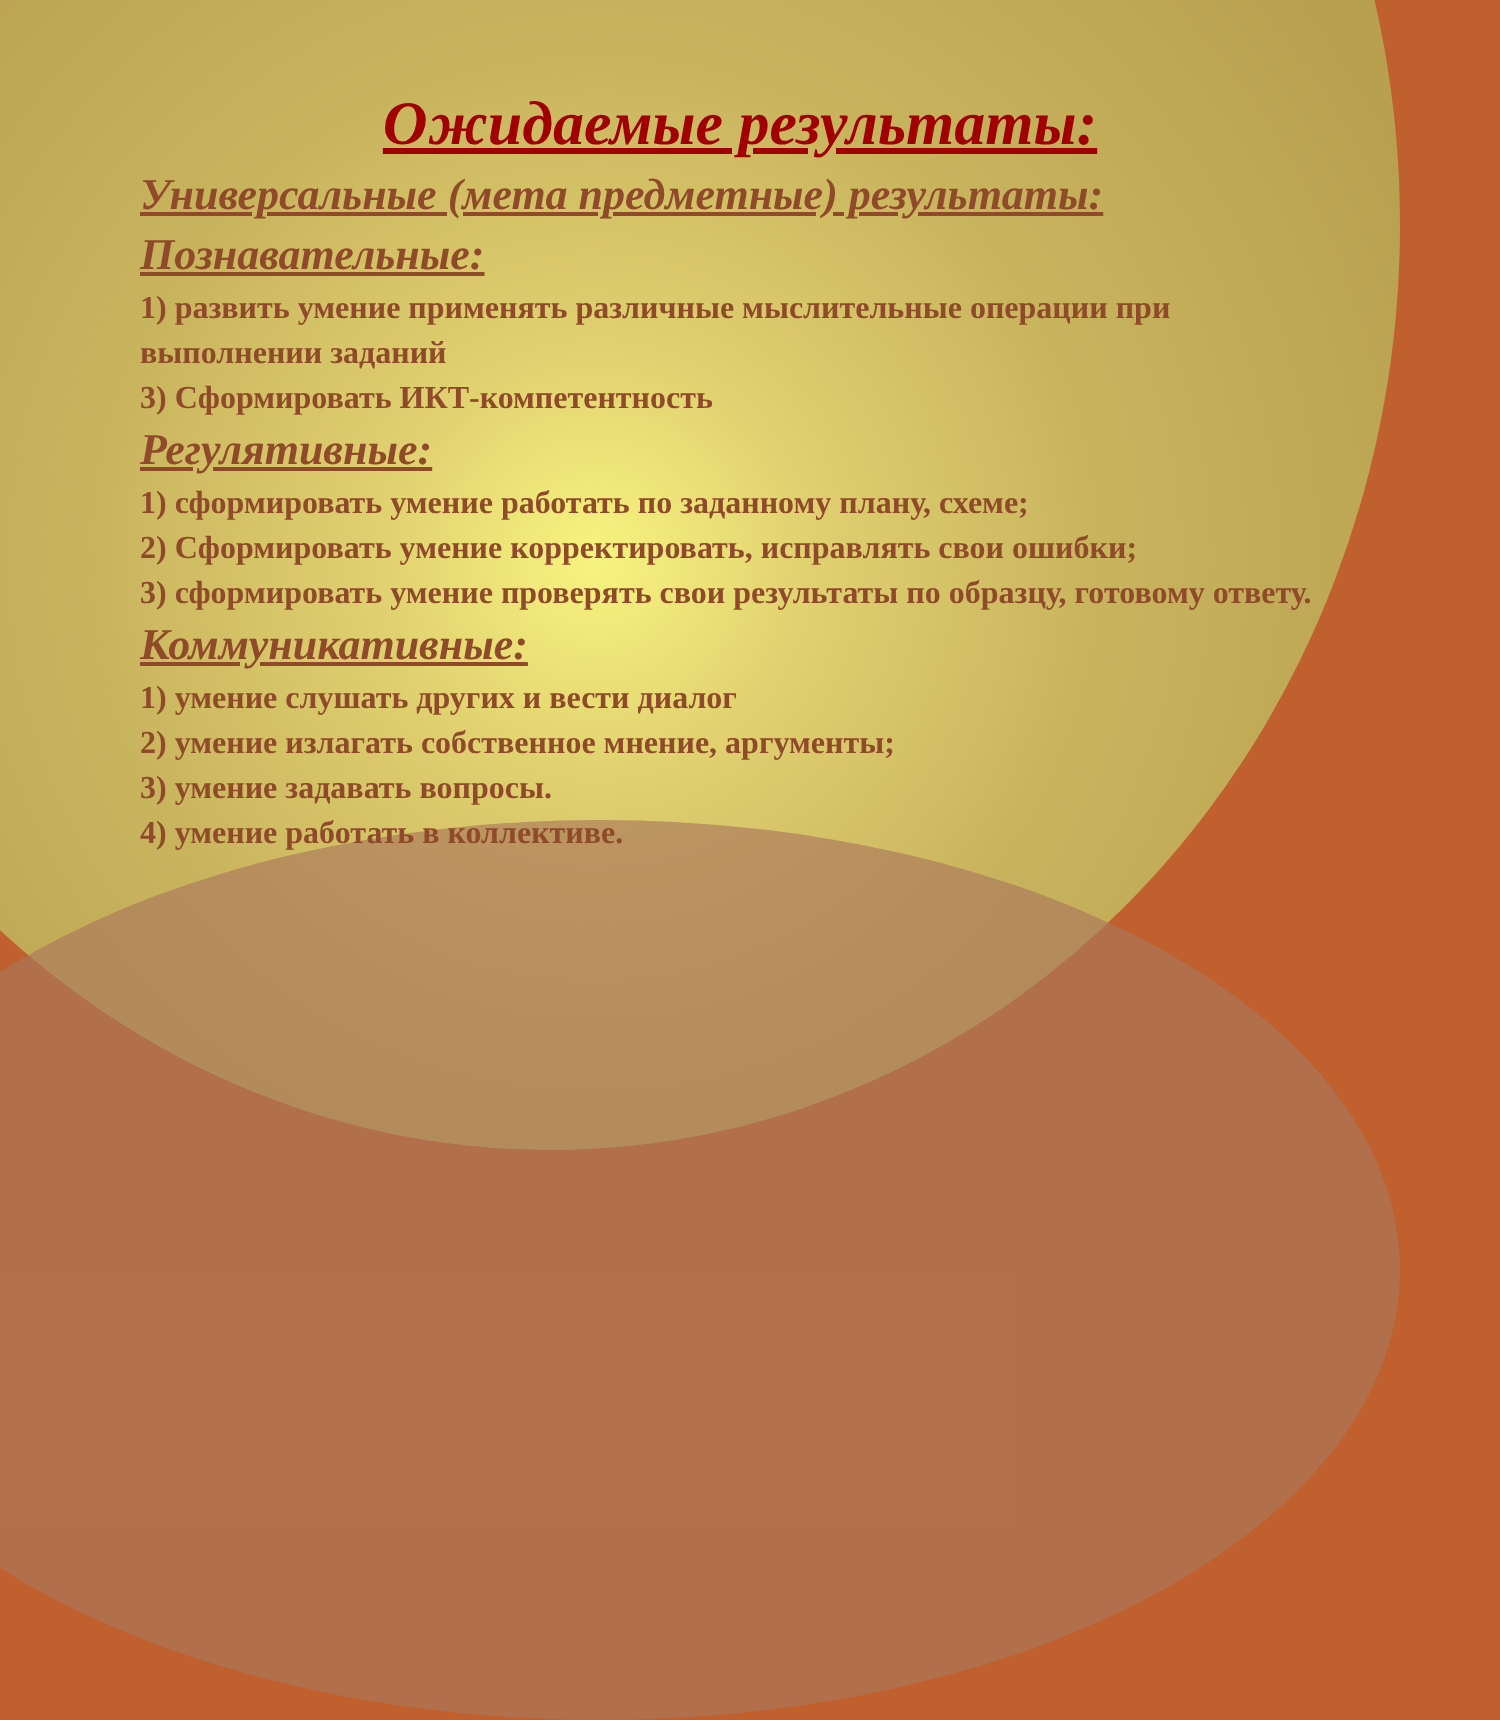Ожидаемые результаты:
Универсальные (мета предметные) результаты:
Познавательные:
1) развить умение применять различные мыслительные операции при выполнении заданий
3) Сформировать ИКТ-компетентность
Регулятивные:
1) сформировать умение работать по заданному плану, схеме;
2) Сформировать умение корректировать, исправлять свои ошибки;
3) сформировать умение проверять свои результаты по образцу, готовому ответу.
Коммуникативные:
1) умение слушать других и вести диалог
2) умение излагать собственное мнение, аргументы;
3) умение задавать вопросы.
4) умение работать в коллективе.